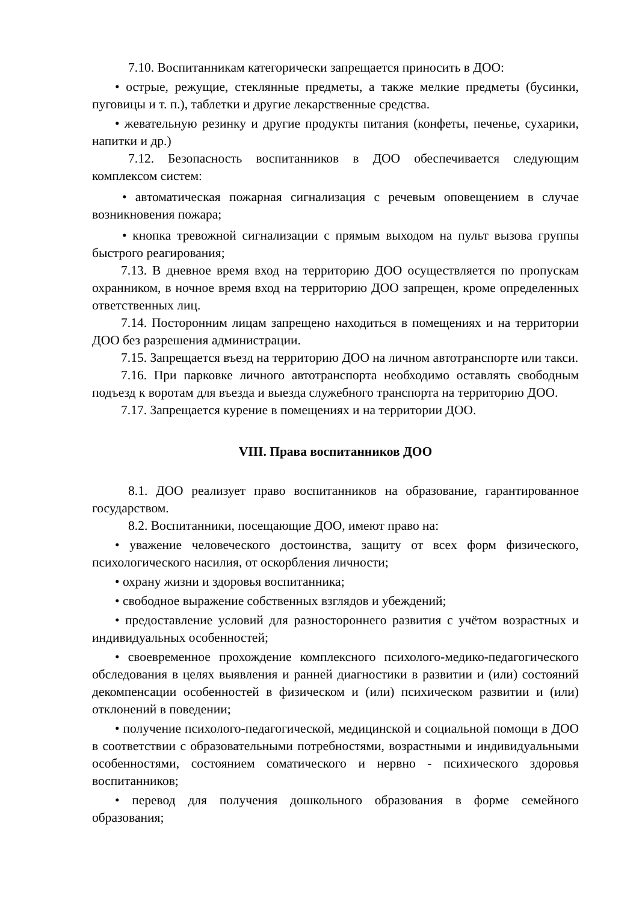7.10. Воспитанникам категорически запрещается приносить в ДОО:
• острые, режущие, стеклянные предметы, а также мелкие предметы (бусинки, пуговицы и т. п.), таблетки и другие лекарственные средства.
• жевательную резинку и другие продукты питания (конфеты, печенье, сухарики, напитки и др.)
7.12. Безопасность воспитанников в ДОО обеспечивается следующим комплексом систем:
• автоматическая пожарная сигнализация с речевым оповещением в случае возникновения пожара;
• кнопка тревожной сигнализации с прямым выходом на пульт вызова группы быстрого реагирования;
7.13. В дневное время вход на территорию ДОО осуществляется по пропускам охранником, в ночное время вход на территорию ДОО запрещен, кроме определенных ответственных лиц.
7.14. Посторонним лицам запрещено находиться в помещениях и на территории ДОО без разрешения администрации.
7.15. Запрещается въезд на территорию ДОО на личном автотранспорте или такси.
7.16. При парковке личного автотранспорта необходимо оставлять свободным подъезд к воротам для въезда и выезда служебного транспорта на территорию ДОО.
7.17. Запрещается курение в помещениях и на территории ДОО.
VIII. Права воспитанников ДОО
8.1. ДОО реализует право воспитанников на образование, гарантированное государством.
8.2. Воспитанники, посещающие ДОО, имеют право на:
• уважение человеческого достоинства, защиту от всех форм физического, психологического насилия, от оскорбления личности;
• охрану жизни и здоровья воспитанника;
• свободное выражение собственных взглядов и убеждений;
• предоставление условий для разностороннего развития с учётом возрастных и индивидуальных особенностей;
• своевременное прохождение комплексного психолого-медико-педагогического обследования в целях выявления и ранней диагностики в развитии и (или) состояний декомпенсации особенностей в физическом и (или) психическом развитии и (или) отклонений в поведении;
• получение психолого-педагогической, медицинской и социальной помощи в ДОО в соответствии с образовательными потребностями, возрастными и индивидуальными особенностями, состоянием соматического и нервно - психического здоровья воспитанников;
• перевод для получения дошкольного образования в форме семейного образования;